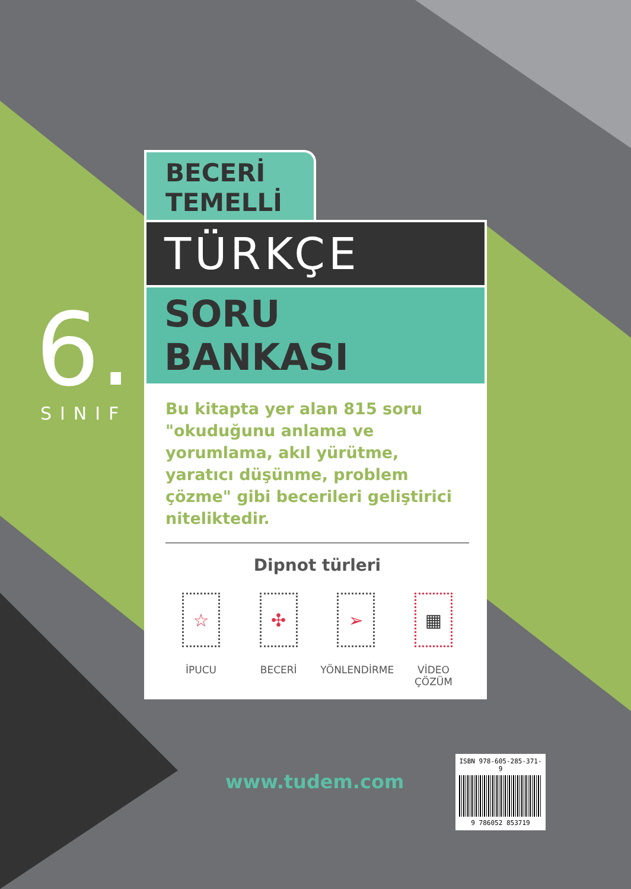6.
SINIF
BECERİ
TEMELLİ
TÜRKÇE
SORU BANKASI
Bu kitapta yer alan 815 soru "okuduğunu anlama ve yorumlama, akıl yürütme, yaratıcı düşünme, problem çözme" gibi becerileri geliştirici niteliktedir.
Dipnot türleri
☆
İPUCU
✣
BECERİ
➢
YÖNLENDİRME
▦
VİDEO ÇÖZÜM
www.tudem.com
ISBN 978-605-285-371-9
9 786052 853719